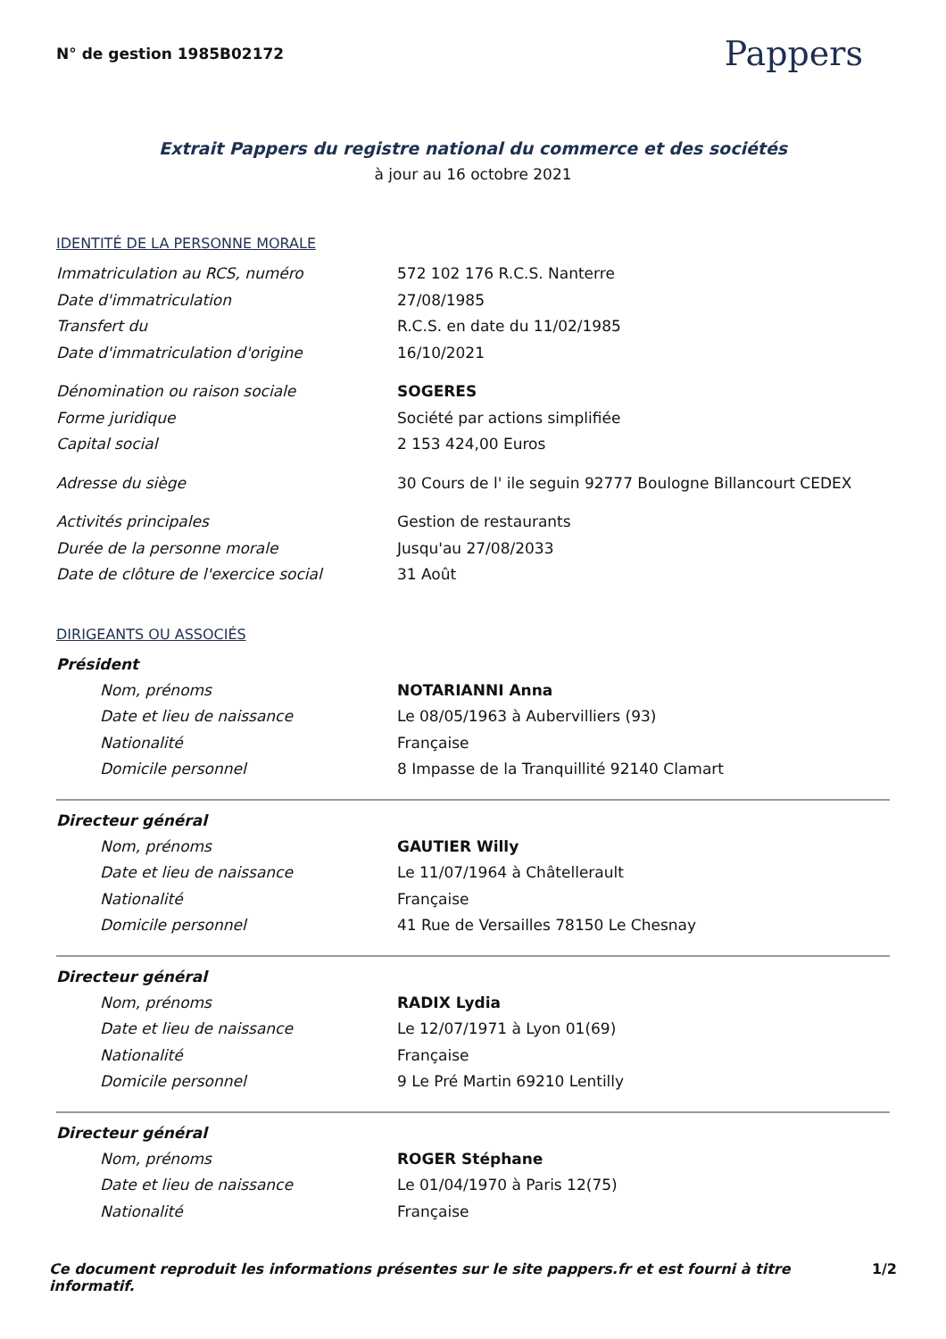N° de gestion 1985B02172
Pappers
Extrait Pappers du registre national du commerce et des sociétés
à jour au 16 octobre 2021
IDENTITÉ DE LA PERSONNE MORALE
Immatriculation au RCS, numéro 572 102 176 R.C.S. Nanterre
Date d'immatriculation 27/08/1985
Transfert du R.C.S. en date du 11/02/1985
Date d'immatriculation d'origine 16/10/2021
Dénomination ou raison sociale SOGERES
Forme juridique Société par actions simplifiée
Capital social 2 153 424,00 Euros
Adresse du siège 30 Cours de l' ile seguin 92777 Boulogne Billancourt CEDEX
Activités principales Gestion de restaurants
Durée de la personne morale Jusqu'au 27/08/2033
Date de clôture de l'exercice social 31 Août
DIRIGEANTS OU ASSOCIÉS
Président
Nom, prénoms NOTARIANNI Anna
Date et lieu de naissance Le 08/05/1963 à Aubervilliers (93)
Nationalité Française
Domicile personnel 8 Impasse de la Tranquillité 92140 Clamart
Directeur général
Nom, prénoms GAUTIER Willy
Date et lieu de naissance Le 11/07/1964 à Châtellerault
Nationalité Française
Domicile personnel 41 Rue de Versailles 78150 Le Chesnay
Directeur général
Nom, prénoms RADIX Lydia
Date et lieu de naissance Le 12/07/1971 à Lyon 01(69)
Nationalité Française
Domicile personnel 9 Le Pré Martin 69210 Lentilly
Directeur général
Nom, prénoms ROGER Stéphane
Date et lieu de naissance Le 01/04/1970 à Paris 12(75)
Nationalité Française
Ce document reproduit les informations présentes sur le site pappers.fr et est fourni à titre informatif. 1/2